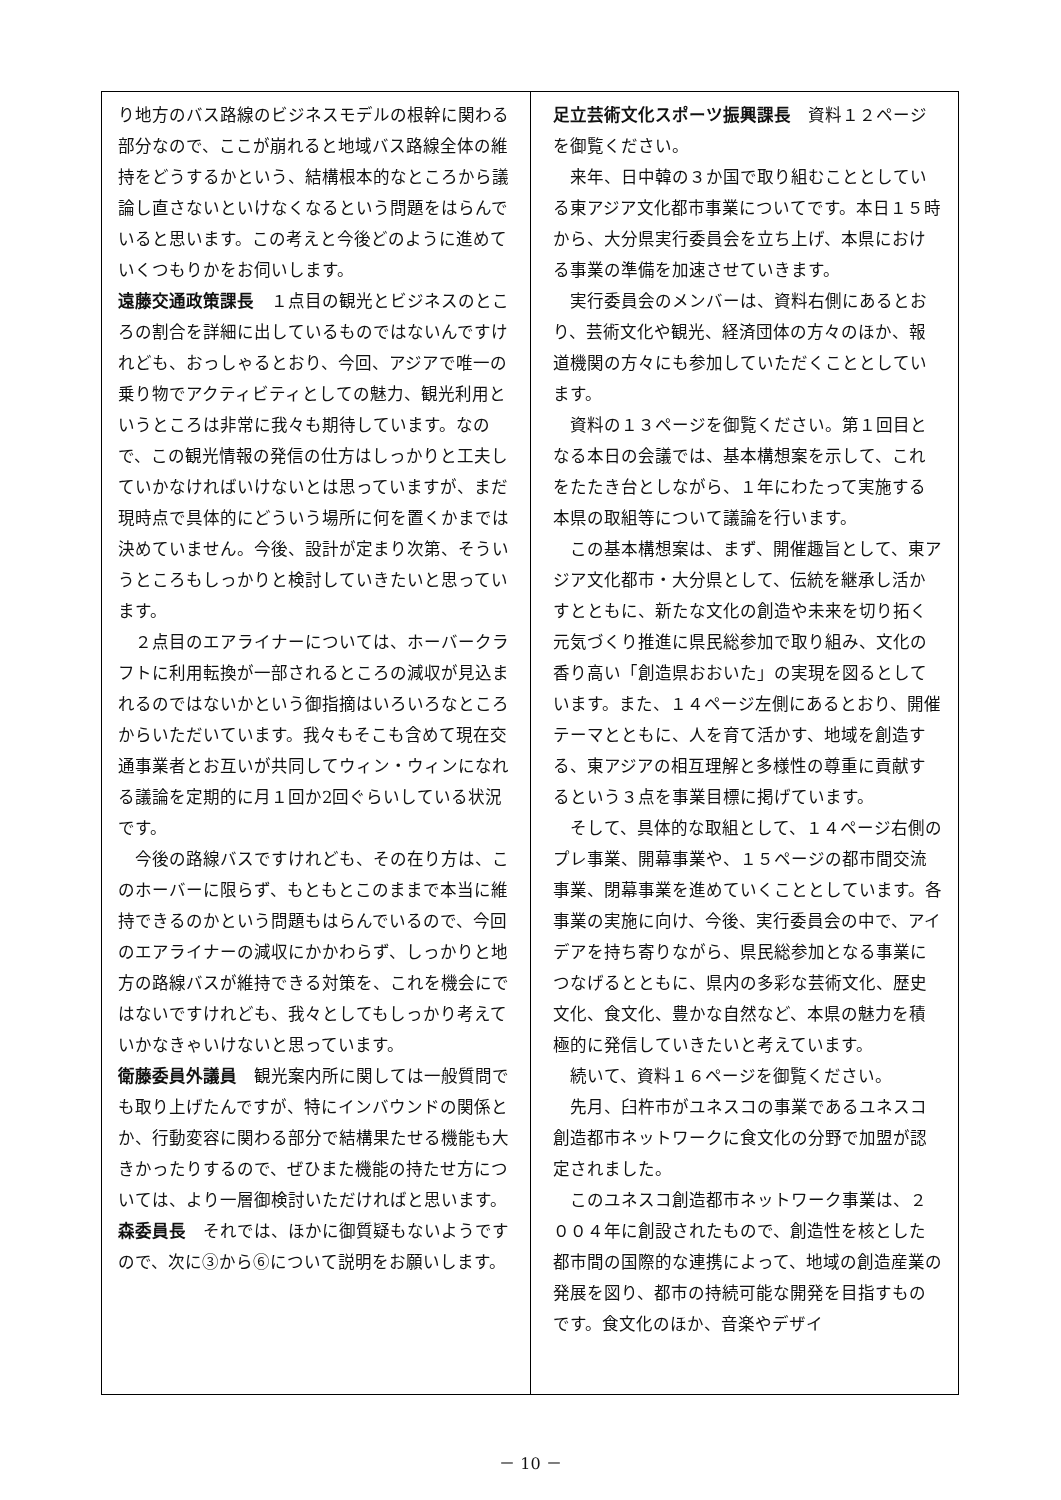り地方のバス路線のビジネスモデルの根幹に関わる部分なので、ここが崩れると地域バス路線全体の維持をどうするかという、結構根本的なところから議論し直さないといけなくなるという問題をはらんでいると思います。この考えと今後どのように進めていくつもりかをお伺いします。
遠藤交通政策課長　１点目の観光とビジネスのところの割合を詳細に出しているものではないんですけれども、おっしゃるとおり、今回、アジアで唯一の乗り物でアクティビティとしての魅力、観光利用というところは非常に我々も期待しています。なので、この観光情報の発信の仕方はしっかりと工夫していかなければいけないとは思っていますが、まだ現時点で具体的にどういう場所に何を置くかまでは決めていません。今後、設計が定まり次第、そういうところもしっかりと検討していきたいと思っています。
２点目のエアライナーについては、ホーバークラフトに利用転換が一部されるところの減収が見込まれるのではないかという御指摘はいろいろなところからいただいています。我々もそこも含めて現在交通事業者とお互いが共同してウィン・ウィンになれる議論を定期的に月１回か2回ぐらいしている状況です。
今後の路線バスですけれども、その在り方は、このホーバーに限らず、もともとこのままで本当に維持できるのかという問題もはらんでいるので、今回のエアライナーの減収にかかわらず、しっかりと地方の路線バスが維持できる対策を、これを機会にではないですけれども、我々としてもしっかり考えていかなきゃいけないと思っています。
衛藤委員外議員　観光案内所に関しては一般質問でも取り上げたんですが、特にインバウンドの関係とか、行動変容に関わる部分で結構果たせる機能も大きかったりするので、ぜひまた機能の持たせ方については、より一層御検討いただければと思います。
森委員長　それでは、ほかに御質疑もないようですので、次に③から⑥について説明をお願いします。
足立芸術文化スポーツ振興課長　資料１２ページを御覧ください。
来年、日中韓の３か国で取り組むこととしている東アジア文化都市事業についてです。本日１５時から、大分県実行委員会を立ち上げ、本県における事業の準備を加速させていきます。
実行委員会のメンバーは、資料右側にあるとおり、芸術文化や観光、経済団体の方々のほか、報道機関の方々にも参加していただくこととしています。
資料の１３ページを御覧ください。第１回目となる本日の会議では、基本構想案を示して、これをたたき台としながら、１年にわたって実施する本県の取組等について議論を行います。
この基本構想案は、まず、開催趣旨として、東アジア文化都市・大分県として、伝統を継承し活かすとともに、新たな文化の創造や未来を切り拓く元気づくり推進に県民総参加で取り組み、文化の香り高い「創造県おおいた」の実現を図るとしています。また、１４ページ左側にあるとおり、開催テーマとともに、人を育て活かす、地域を創造する、東アジアの相互理解と多様性の尊重に貢献するという３点を事業目標に掲げています。
そして、具体的な取組として、１４ページ右側のプレ事業、開幕事業や、１５ページの都市間交流事業、閉幕事業を進めていくこととしています。各事業の実施に向け、今後、実行委員会の中で、アイデアを持ち寄りながら、県民総参加となる事業につなげるとともに、県内の多彩な芸術文化、歴史文化、食文化、豊かな自然など、本県の魅力を積極的に発信していきたいと考えています。
続いて、資料１６ページを御覧ください。
先月、臼杵市がユネスコの事業であるユネスコ創造都市ネットワークに食文化の分野で加盟が認定されました。
このユネスコ創造都市ネットワーク事業は、２００４年に創設されたもので、創造性を核とした都市間の国際的な連携によって、地域の創造産業の発展を図り、都市の持続可能な開発を目指すものです。食文化のほか、音楽やデザイ
－ 10 －